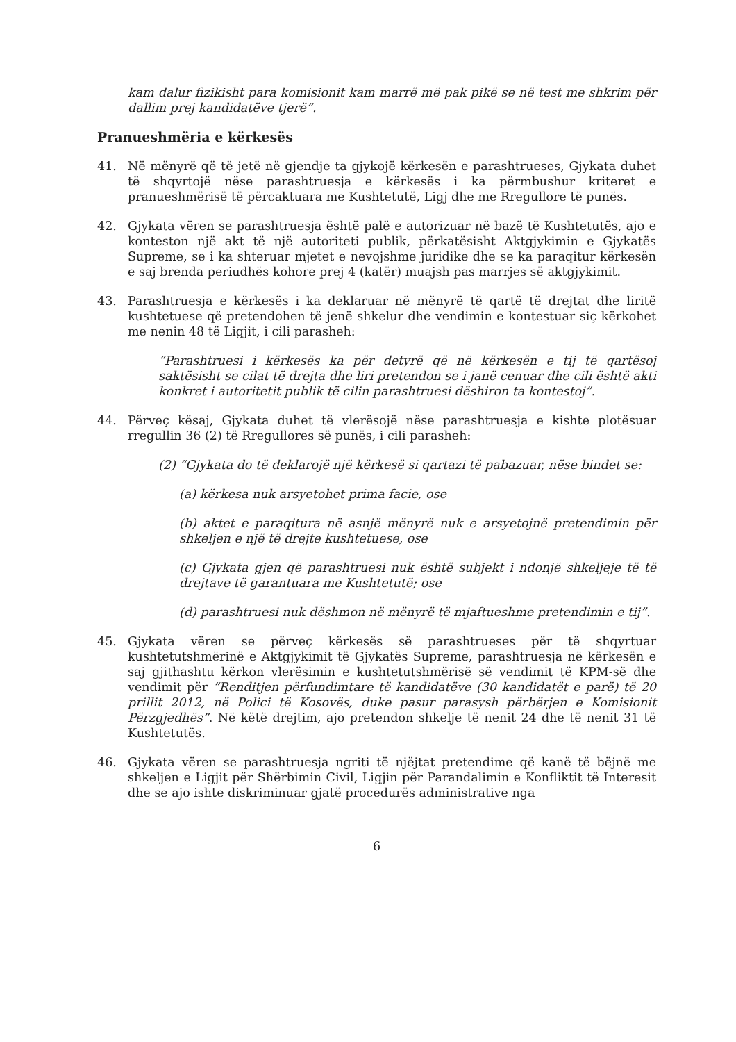kam dalur fizikisht para komisionit kam marrë më pak pikë se në test me shkrim për dallim prej kandidatëve tjerë”.
Pranueshmëria e kërkesës
41. Në mënyrë që të jetë në gjendje ta gjykojë kërkesën e parashtrueses, Gjykata duhet të shqyrtojë nëse parashtruesja e kërkesës i ka përmbushur kriteret e pranueshmërisë të përcaktuara me Kushtetutë, Ligj dhe me Rregullore të punës.
42. Gjykata vëren se parashtruesja është palë e autorizuar në bazë të Kushtetutës, ajo e konteston një akt të një autoriteti publik, përkatësisht Aktgjykimin e Gjykatës Supreme, se i ka shteruar mjetet e nevojshme juridike dhe se ka paraqitur kërkesën e saj brenda periudhës kohore prej 4 (katër) muajsh pas marrjes së aktgjykimit.
43. Parashtruesja e kërkesës i ka deklaruar në mënyrë të qartë të drejtat dhe liritë kushtetuese që pretendohen të jenë shkelur dhe vendimin e kontestuar siç kërkohet me nenin 48 të Ligjit, i cili parasheh:
“Parashtruesi i kërkesës ka për detyrë që në kërkesën e tij të qartësoj saktësisht se cilat të drejta dhe liri pretendon se i janë cenuar dhe cili është akti konkret i autoritetit publik të cilin parashtruesi dëshiron ta kontestoj”.
44. Përveç kësaj, Gjykata duhet të vlerësojë nëse parashtruesja e kishte plotësuar rregullin 36 (2) të Rregullores së punës, i cili parasheh:
(2) “Gjykata do të deklarojë një kërkesë si qartazi të pabazuar, nëse bindet se:
(a) kërkesa nuk arsyetohet prima facie, ose
(b) aktet e paraqitura në asnjë mënyrë nuk e arsyetojnë pretendimin për shkeljen e një të drejte kushtetuese, ose
(c) Gjykata gjen që parashtruesi nuk është subjekt i ndonjë shkeljeje të të drejtave të garantuara me Kushtetutë; ose
(d) parashtruesi nuk dëshmon në mënyrë të mjaftueshme pretendimin e tij”.
45. Gjykata vëren se përveç kërkesës së parashtrueses për të shqyrtuar kushtetutshmërinë e Aktgjykimit të Gjykatës Supreme, parashtruesja në kërkesën e saj gjithashtu kërkon vlerësimin e kushtetutshmërisë së vendimit të KPM-së dhe vendimit për “Renditjen përfundimtare të kandidatëve (30 kandidatët e parë) të 20 prillit 2012, në Polici të Kosovës, duke pasur parasysh përbërjen e Komisionit Përzgjedhës”. Në këtë drejtim, ajo pretendon shkelje të nenit 24 dhe të nenit 31 të Kushtetutës.
46. Gjykata vëren se parashtruesja ngriti të njëjtat pretendime që kanë të bëjnë me shkeljen e Ligjit për Shërbimin Civil, Ligjin për Parandalimin e Konfliktit të Interesit dhe se ajo ishte diskriminuar gjatë procedurës administrative nga
6